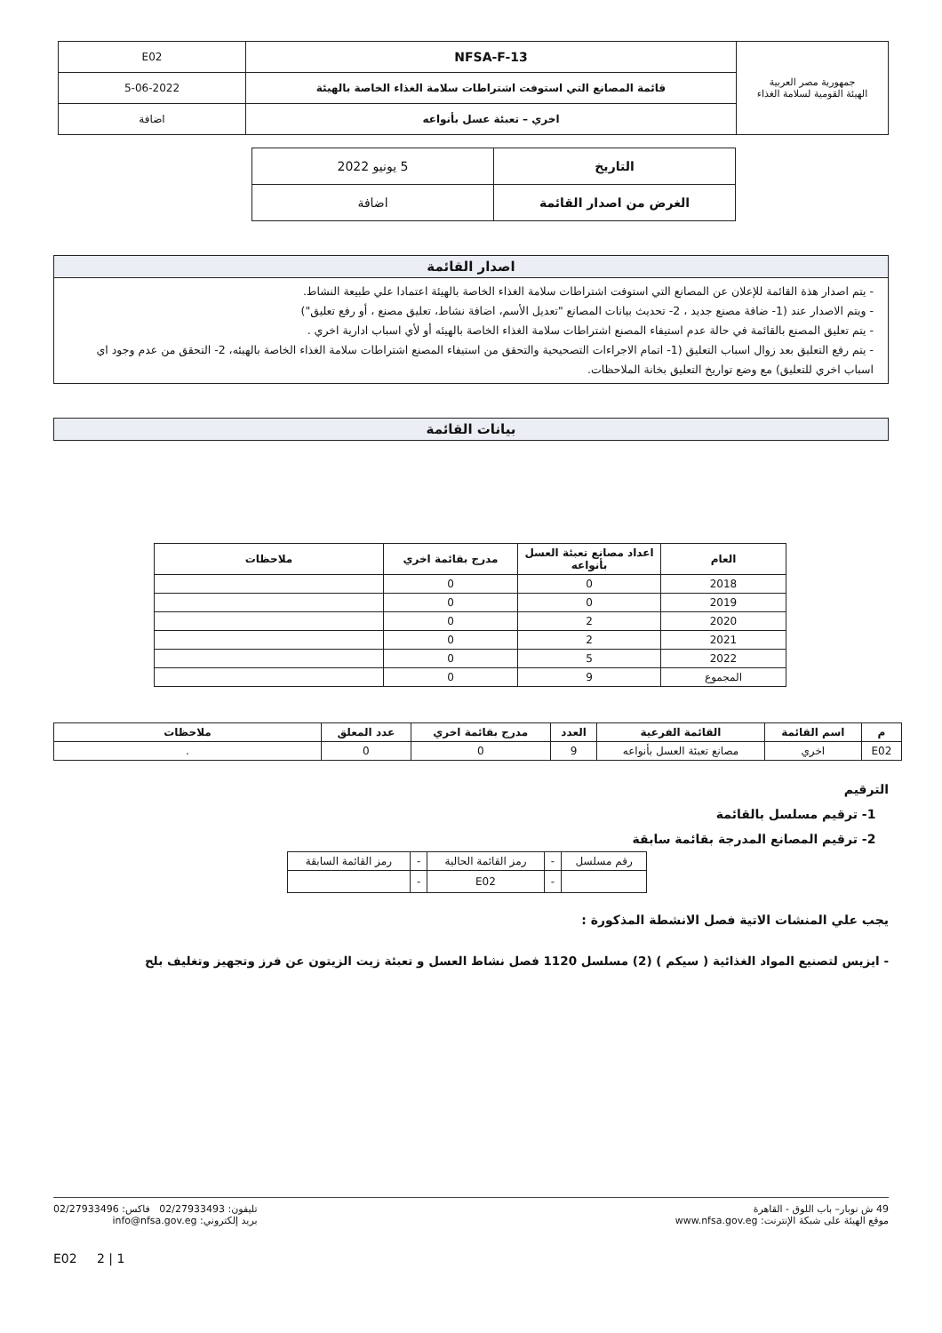| جمهورية مصر العربية الهيئة القومية لسلامة الغذاء | NFSA-F-13 | E02 |
| | قائمة المصانع التي استوفت اشتراطات سلامة الغذاء الخاصة بالهيئة | 5-06-2022 |
| | اخري – تعبئة عسل بأنواعه | اضافة |
| التاريخ | 5 يونيو 2022 |
| الغرض من اصدار القائمة | اضافة |
اصدار القائمة
- يتم اصدار هذة القائمة للإعلان عن المصانع التي استوفت اشتراطات سلامة الغذاء الخاصة بالهيئة اعتمادا علي طبيعة النشاط.
- ويتم الاصدار عند (1- ضافة مصنع جديد ، 2- تحديث بيانات المصانع "تعديل الأسم، اضافة نشاط، تعليق مصنع ، أو رفع تعليق")
- يتم تعليق المصنع بالقائمة في حالة عدم استيفاء المصنع اشتراطات سلامة الغذاء الخاصة بالهيئه أو لأي اسباب ادارية اخري .
- يتم رفع التعليق بعد زوال اسباب التعليق (1- اتمام الاجراءات التصحيحية والتحقق من استيفاء المصنع اشتراطات سلامة الغذاء الخاصة بالهيئه، 2- التحقق من عدم وجود اي اسباب اخري للتعليق) مع وضع تواريخ التعليق بخانة الملاحظات.
بيانات القائمة
| العام | اعداد مصانع تعبئة العسل بأنواعه | مدرج بقائمة اخري | ملاحظات |
| --- | --- | --- | --- |
| 2018 | 0 | 0 | |
| 2019 | 0 | 0 | |
| 2020 | 2 | 0 | |
| 2021 | 2 | 0 | |
| 2022 | 5 | 0 | |
| المجموع | 9 | 0 | |
| م | اسم القائمة | القائمة الفرعية | العدد | مدرج بقائمة اخري | عدد المعلق | ملاحظات |
| --- | --- | --- | --- | --- | --- | --- |
| E02 | اخري | مصانع تعبئة العسل بأنواعه | 9 | 0 | 0 | . |
الترقيم
1- ترقيم مسلسل بالقائمة
2- ترقيم المصانع المدرجة بقائمة سابقة
| رقم مسلسل | - | رمز القائمة الحالية | - | رمز القائمة السابقة |
| | - | E02 | - | |
يجب علي المنشات الاتية فصل الانشطة المذكورة :
- ايزيس لتصنيع المواد الغذائية ( سيكم ) (2) مسلسل 1120 فصل نشاط العسل و تعبئة زيت الزيتون عن فرز وتجهيز وتغليف بلح
49 ش نوبار– باب اللوق - القاهرة
موقع الهيئة على شبكة الإنترنت: www.nfsa.gov.eg
تليفون: 02/27933493 فاكس: 02/27933496
بريد إلكتروني: info@nfsa.gov.eg
1 | 2 E02